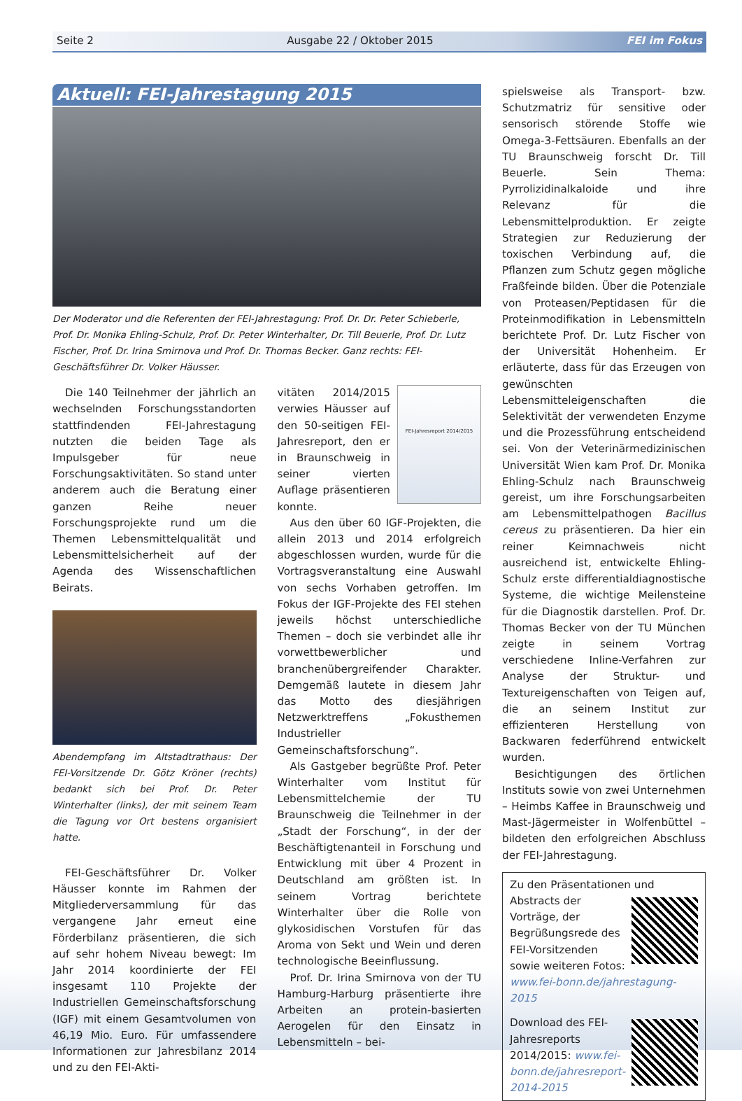Seite 2 Ausgabe 22 / Oktober 2015 FEI im Fokus
Aktuell: FEI-Jahrestagung 2015
Der Moderator und die Referenten der FEI-Jahrestagung: Prof. Dr. Dr. Peter Schieberle, Prof. Dr. Monika Ehling-Schulz, Prof. Dr. Peter Winterhalter, Dr. Till Beuerle, Prof. Dr. Lutz Fischer, Prof. Dr. Irina Smirnova und Prof. Dr. Thomas Becker. Ganz rechts: FEI-Geschäftsführer Dr. Volker Häusser.
Die 140 Teilnehmer der jährlich an wechselnden Forschungsstandorten stattfindenden FEI-Jahrestagung nutzten die beiden Tage als Impulsgeber für neue Forschungsaktivitäten. So stand unter anderem auch die Beratung einer ganzen Reihe neuer Forschungsprojekte rund um die Themen Lebensmittelqualität und Lebensmittelsicherheit auf der Agenda des Wissenschaftlichen Beirats.
Abendempfang im Altstadtrathaus: Der FEI-Vorsitzende Dr. Götz Kröner (rechts) bedankt sich bei Prof. Dr. Peter Winterhalter (links), der mit seinem Team die Tagung vor Ort bestens organisiert hatte.
FEI-Geschäftsführer Dr. Volker Häusser konnte im Rahmen der Mitgliederversammlung für das vergangene Jahr erneut eine Förderbilanz präsentieren, die sich auf sehr hohem Niveau bewegt: Im Jahr 2014 koordinierte der FEI insgesamt 110 Projekte der Industriellen Gemeinschaftsforschung (IGF) mit einem Gesamtvolumen von 46,19 Mio. Euro. Für umfassendere Informationen zur Jahresbilanz 2014 und zu den FEI-Akti-
FEI-Jahresreport 2014/2015
vitäten 2014/2015 verwies Häusser auf den 50-seitigen FEI-Jahresreport, den er in Braunschweig in seiner vierten Auflage präsentieren konnte.
Aus den über 60 IGF-Projekten, die allein 2013 und 2014 erfolgreich abgeschlossen wurden, wurde für die Vortragsveranstaltung eine Auswahl von sechs Vorhaben getroffen. Im Fokus der IGF-Projekte des FEI stehen jeweils höchst unterschiedliche Themen – doch sie verbindet alle ihr vorwettbewerblicher und branchenübergreifender Charakter. Demgemäß lautete in diesem Jahr das Motto des diesjährigen Netzwerktreffens „Fokusthemen Industrieller Gemeinschaftsforschung“.
Als Gastgeber begrüßte Prof. Peter Winterhalter vom Institut für Lebensmittelchemie der TU Braunschweig die Teilnehmer in der „Stadt der Forschung“, in der der Beschäftigtenanteil in Forschung und Entwicklung mit über 4 Prozent in Deutschland am größten ist. In seinem Vortrag berichtete Winterhalter über die Rolle von glykosidischen Vorstufen für das Aroma von Sekt und Wein und deren technologische Beeinflussung.
Prof. Dr. Irina Smirnova von der TU Hamburg-Harburg präsentierte ihre Arbeiten an protein-basierten Aerogelen für den Einsatz in Lebensmitteln – bei-
spielsweise als Transport- bzw. Schutzmatriz für sensitive oder sensorisch störende Stoffe wie Omega-3-Fettsäuren. Ebenfalls an der TU Braunschweig forscht Dr. Till Beuerle. Sein Thema: Pyrrolizidinalkaloide und ihre Relevanz für die Lebensmittelproduktion. Er zeigte Strategien zur Reduzierung der toxischen Verbindung auf, die Pflanzen zum Schutz gegen mögliche Fraßfeinde bilden. Über die Potenziale von Proteasen/Peptidasen für die Proteinmodifikation in Lebensmitteln berichtete Prof. Dr. Lutz Fischer von der Universität Hohenheim. Er erläuterte, dass für das Erzeugen von gewünschten Lebensmitteleigenschaften die Selektivität der verwendeten Enzyme und die Prozessführung entscheidend sei. Von der Veterinärmedizinischen Universität Wien kam Prof. Dr. Monika Ehling-Schulz nach Braunschweig gereist, um ihre Forschungsarbeiten am Lebensmittelpathogen Bacillus cereus zu präsentieren. Da hier ein reiner Keimnachweis nicht ausreichend ist, entwickelte Ehling-Schulz erste differentialdiagnostische Systeme, die wichtige Meilensteine für die Diagnostik darstellen. Prof. Dr. Thomas Becker von der TU München zeigte in seinem Vortrag verschiedene Inline-Verfahren zur Analyse der Struktur- und Textureigenschaften von Teigen auf, die an seinem Institut zur effizienteren Herstellung von Backwaren federführend entwickelt wurden.
Besichtigungen des örtlichen Instituts sowie von zwei Unternehmen – Heimbs Kaffee in Braunschweig und Mast-Jägermeister in Wolfenbüttel – bildeten den erfolgreichen Abschluss der FEI-Jahrestagung.
Zu den Präsentationen und Abstracts
der Vorträge, der Begrüßungsrede des FEI-Vorsitzenden sowie weiteren Fotos: www.fei-bonn.de/jahrestagung-2015
Download des FEI-Jahresreports 2014/2015: www.fei-bonn.de/jahresreport-2014-2015